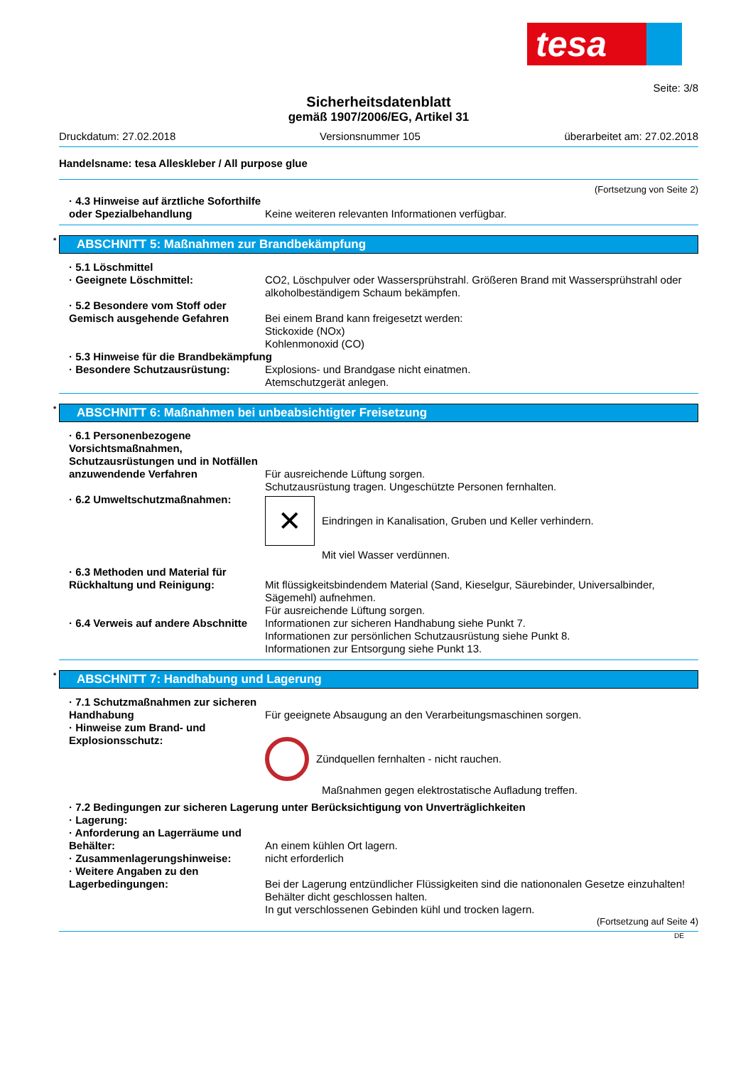tesa
Seite: 3/8
Sicherheitsdatenblatt
gemäß 1907/2006/EG, Artikel 31
Druckdatum: 27.02.2018 Versionsnummer 105 überarbeitet am: 27.02.2018
Handelsname: tesa Alleskleber / All purpose glue
(Fortsetzung von Seite 2)
· 4.3 Hinweise auf ärztliche Soforthilfe oder Spezialbehandlung
Keine weiteren relevanten Informationen verfügbar.
* ABSCHNITT 5: Maßnahmen zur Brandbekämpfung
· 5.1 Löschmittel
· Geeignete Löschmittel: CO2, Löschpulver oder Wassersprühstrahl. Größeren Brand mit Wassersprühstrahl oder alkoholbeständigem Schaum bekämpfen.
· 5.2 Besondere vom Stoff oder Gemisch ausgehende Gefahren
Bei einem Brand kann freigesetzt werden:
Stickoxide (NOx)
Kohlenmonoxid (CO)
· 5.3 Hinweise für die Brandbekämpfung
· Besondere Schutzausrüstung: Explosions- und Brandgase nicht einatmen.
Atemschutzgerät anlegen.
* ABSCHNITT 6: Maßnahmen bei unbeabsichtigter Freisetzung
· 6.1 Personenbezogene Vorsichtsmaßnahmen, Schutzausrüstungen und in Notfällen anzuwendende Verfahren
Für ausreichende Lüftung sorgen.
Schutzausrüstung tragen. Ungeschützte Personen fernhalten.
· 6.2 Umweltschutzmaßnahmen:
✕
Eindringen in Kanalisation, Gruben und Keller verhindern.
Mit viel Wasser verdünnen.
· 6.3 Methoden und Material für Rückhaltung und Reinigung:
Mit flüssigkeitsbindendem Material (Sand, Kieselgur, Säurebinder, Universalbinder, Sägemehl) aufnehmen.
Für ausreichende Lüftung sorgen.
· 6.4 Verweis auf andere Abschnitte
Informationen zur sicheren Handhabung siehe Punkt 7.
Informationen zur persönlichen Schutzausrüstung siehe Punkt 8.
Informationen zur Entsorgung siehe Punkt 13.
* ABSCHNITT 7: Handhabung und Lagerung
· 7.1 Schutzmaßnahmen zur sicheren Handhabung
Für geeignete Absaugung an den Verarbeitungsmaschinen sorgen.
· Hinweise zum Brand- und Explosionsschutz:
Zündquellen fernhalten - nicht rauchen.
Maßnahmen gegen elektrostatische Aufladung treffen.
· 7.2 Bedingungen zur sicheren Lagerung unter Berücksichtigung von Unverträglichkeiten
· Lagerung:
· Anforderung an Lagerräume und Behälter:
An einem kühlen Ort lagern.
· Zusammenlagerungshinweise: nicht erforderlich
· Weitere Angaben zu den Lagerbedingungen:
Bei der Lagerung entzündlicher Flüssigkeiten sind die nationonalen Gesetze einzuhalten!
Behälter dicht geschlossen halten.
In gut verschlossenen Gebinden kühl und trocken lagern.
(Fortsetzung auf Seite 4)
DE